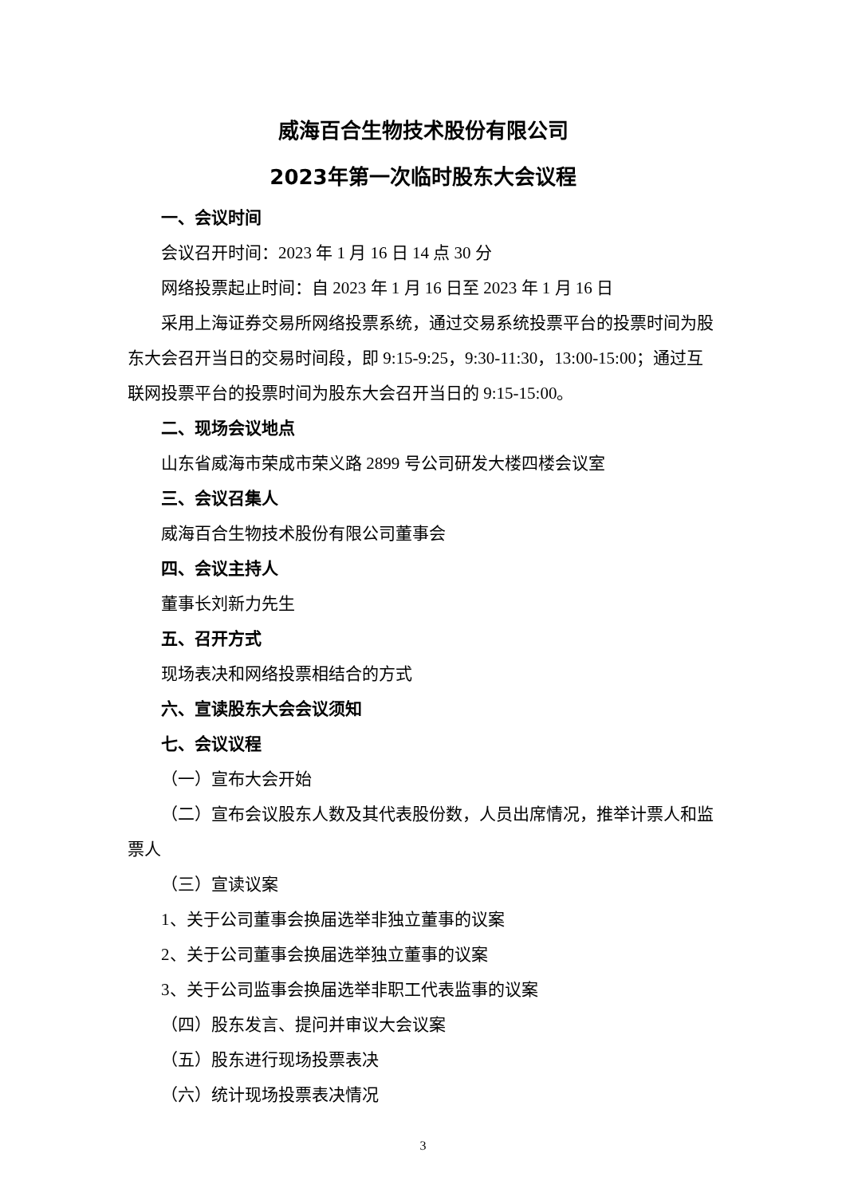威海百合生物技术股份有限公司
2023年第一次临时股东大会议程
一、会议时间
会议召开时间：2023 年 1 月 16 日 14 点 30 分
网络投票起止时间：自 2023 年 1 月 16 日至 2023 年 1 月 16 日
采用上海证券交易所网络投票系统，通过交易系统投票平台的投票时间为股东大会召开当日的交易时间段，即 9:15-9:25，9:30-11:30，13:00-15:00；通过互联网投票平台的投票时间为股东大会召开当日的 9:15-15:00。
二、现场会议地点
山东省威海市荣成市荣义路 2899 号公司研发大楼四楼会议室
三、会议召集人
威海百合生物技术股份有限公司董事会
四、会议主持人
董事长刘新力先生
五、召开方式
现场表决和网络投票相结合的方式
六、宣读股东大会会议须知
七、会议议程
（一）宣布大会开始
（二）宣布会议股东人数及其代表股份数，人员出席情况，推举计票人和监票人
（三）宣读议案
1、关于公司董事会换届选举非独立董事的议案
2、关于公司董事会换届选举独立董事的议案
3、关于公司监事会换届选举非职工代表监事的议案
（四）股东发言、提问并审议大会议案
（五）股东进行现场投票表决
（六）统计现场投票表决情况
3